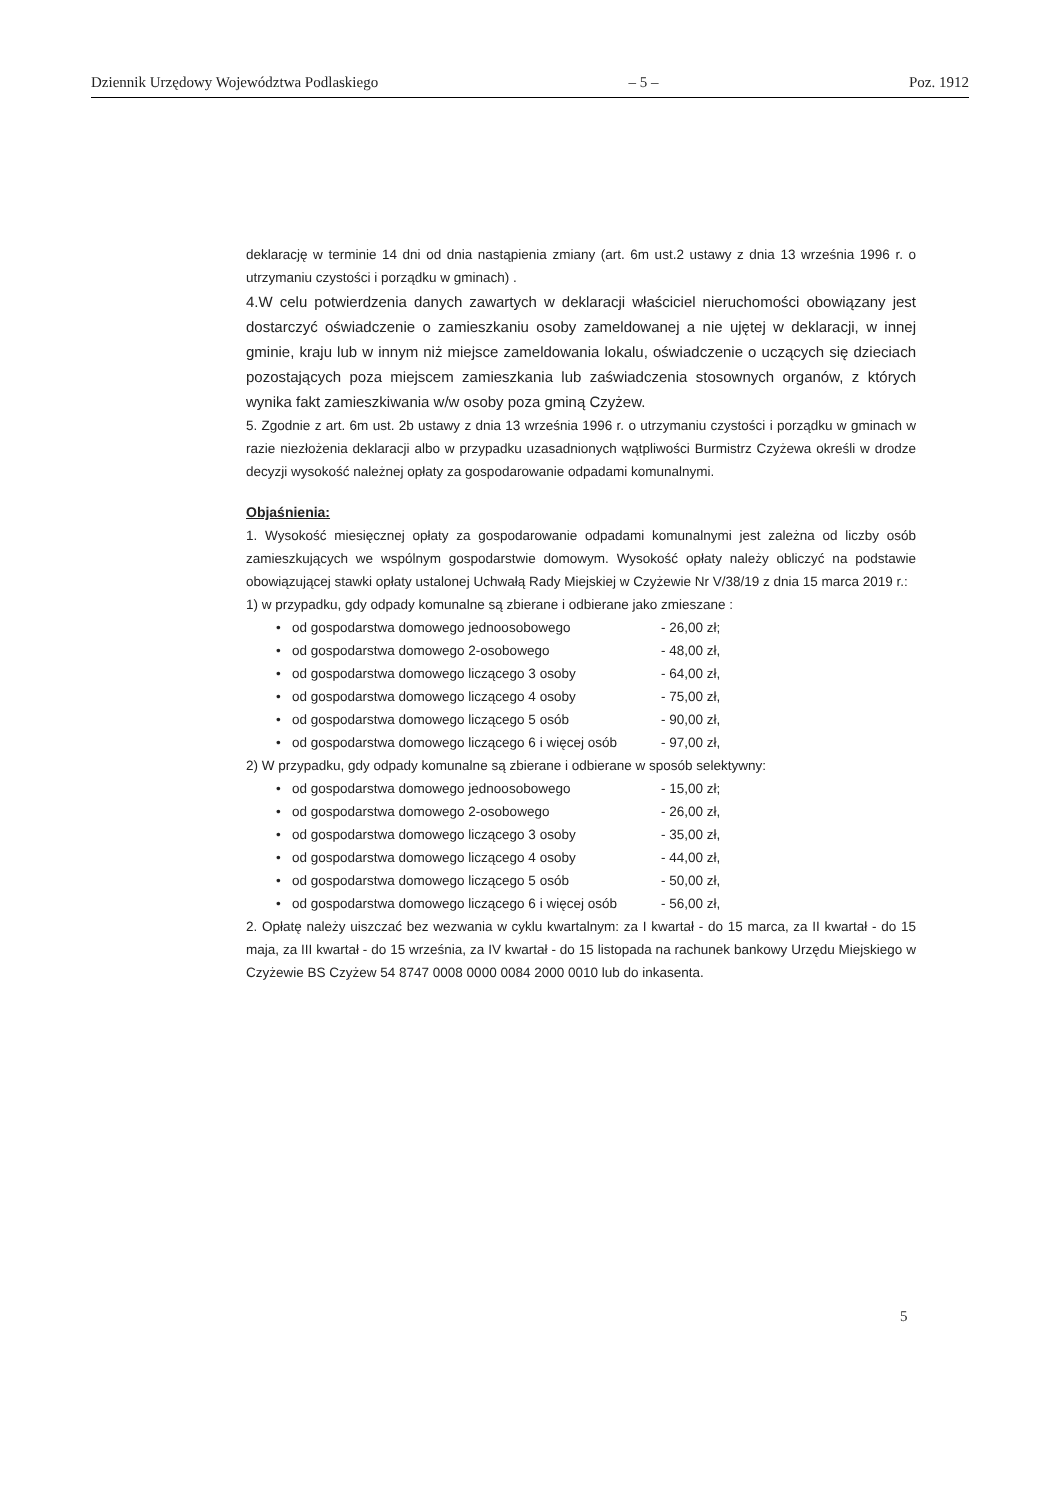Dziennik Urzędowy Województwa Podlaskiego – 5 – Poz. 1912
deklarację w terminie 14 dni od dnia nastąpienia zmiany (art. 6m ust.2 ustawy z dnia 13 września 1996 r. o utrzymaniu czystości i porządku w gminach) .
4.W celu potwierdzenia danych zawartych w deklaracji właściciel nieruchomości obowiązany jest dostarczyć oświadczenie o zamieszkaniu osoby zameldowanej a nie ujętej w deklaracji, w innej gminie, kraju lub w innym niż miejsce zameldowania lokalu, oświadczenie o uczących się dzieciach pozostających poza miejscem zamieszkania lub zaświadczenia stosownych organów, z których wynika fakt zamieszkiwania w/w osoby poza gminą Czyżew.
5. Zgodnie z art. 6m ust. 2b ustawy z dnia 13 września 1996 r. o utrzymaniu czystości i porządku w gminach w razie niezłożenia deklaracji albo w przypadku uzasadnionych wątpliwości Burmistrz Czyżewa określi w drodze decyzji wysokość należnej opłaty za gospodarowanie odpadami komunalnymi.
Objaśnienia:
1. Wysokość miesięcznej opłaty za gospodarowanie odpadami komunalnymi jest zależna od liczby osób zamieszkujących we wspólnym gospodarstwie domowym. Wysokość opłaty należy obliczyć na podstawie obowiązującej stawki opłaty ustalonej Uchwałą Rady Miejskiej w Czyżewie Nr V/38/19 z dnia 15 marca 2019 r.:
1) w przypadku, gdy odpady komunalne są zbierane i odbierane jako zmieszane :
• od gospodarstwa domowego jednoosobowego - 26,00 zł;
• od gospodarstwa domowego 2-osobowego - 48,00 zł,
• od gospodarstwa domowego liczącego 3 osoby - 64,00 zł,
• od gospodarstwa domowego liczącego 4 osoby - 75,00 zł,
• od gospodarstwa domowego liczącego 5 osób - 90,00 zł,
• od gospodarstwa domowego liczącego 6 i więcej osób - 97,00 zł,
2) W przypadku, gdy odpady komunalne są zbierane i odbierane w sposób selektywny:
• od gospodarstwa domowego jednoosobowego - 15,00 zł;
• od gospodarstwa domowego 2-osobowego - 26,00 zł,
• od gospodarstwa domowego liczącego 3 osoby - 35,00 zł,
• od gospodarstwa domowego liczącego 4 osoby - 44,00 zł,
• od gospodarstwa domowego liczącego 5 osób - 50,00 zł,
• od gospodarstwa domowego liczącego 6 i więcej osób - 56,00 zł,
2. Opłatę należy uiszczać bez wezwania w cyklu kwartalnym: za I kwartał - do 15 marca, za II kwartał - do 15 maja, za III kwartał - do 15 września, za IV kwartał - do 15 listopada na rachunek bankowy Urzędu Miejskiego w Czyżewie BS Czyżew 54 8747 0008 0000 0084 2000 0010 lub do inkasenta.
5